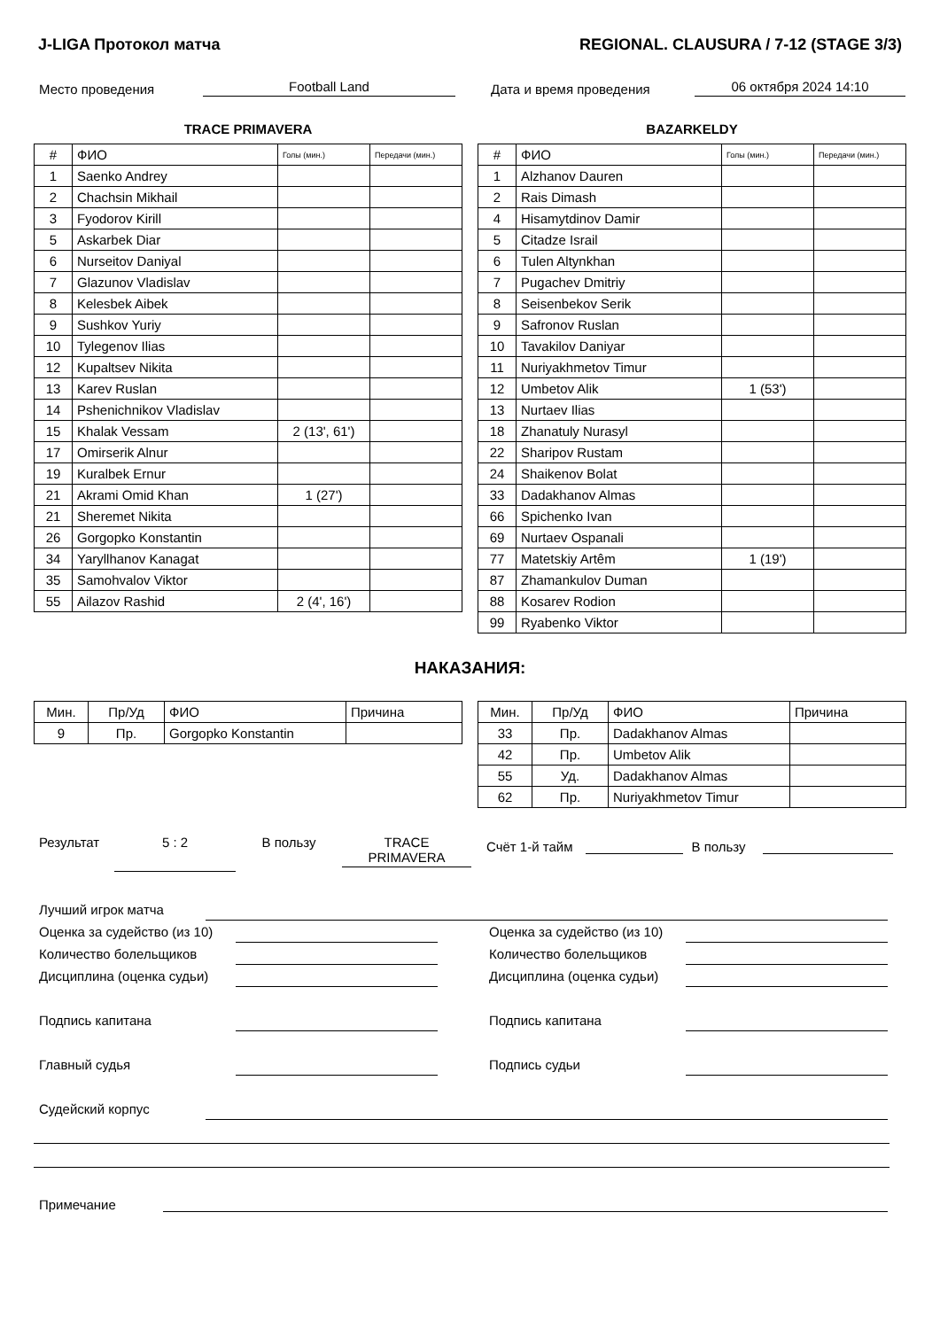J-LIGA Протокол матча REGIONAL. CLAUSURA / 7-12 (STAGE 3/3)
Место проведения Football Land Дата и время проведения 06 октября 2024 14:10
TRACE PRIMAVERA
| # | ФИО | Голы (мин.) | Передачи (мин.) |
| --- | --- | --- | --- |
| 1 | Saenko Andrey | | |
| 2 | Chachsin Mikhail | | |
| 3 | Fyodorov Kirill | | |
| 5 | Askarbek Diar | | |
| 6 | Nurseitov Daniyal | | |
| 7 | Glazunov Vladislav | | |
| 8 | Kelesbek Aibek | | |
| 9 | Sushkov Yuriy | | |
| 10 | Tylegenov Ilias | | |
| 12 | Kupaltsev Nikita | | |
| 13 | Karev Ruslan | | |
| 14 | Pshenichnikov Vladislav | | |
| 15 | Khalak Vessam | 2 (13', 61') | |
| 17 | Omirserik Alnur | | |
| 19 | Kuralbek Ernur | | |
| 21 | Akrami Omid Khan | 1 (27') | |
| 21 | Sheremet Nikita | | |
| 26 | Gorgopko Konstantin | | |
| 34 | Yaryllhanov Kanagat | | |
| 35 | Samohvalov Viktor | | |
| 55 | Ailazov Rashid | 2 (4', 16') | |
BAZARKELDY
| # | ФИО | Голы (мин.) | Передачи (мин.) |
| --- | --- | --- | --- |
| 1 | Alzhanov Dauren | | |
| 2 | Rais Dimash | | |
| 4 | Hisamytdinov Damir | | |
| 5 | Citadze Israil | | |
| 6 | Tulen Altynkhan | | |
| 7 | Pugachev Dmitriy | | |
| 8 | Seisenbekov Serik | | |
| 9 | Safronov Ruslan | | |
| 10 | Tavakilov Daniyar | | |
| 11 | Nuriyakhmetov Timur | | |
| 12 | Umbetov Alik | 1 (53') | |
| 13 | Nurtaev Ilias | | |
| 18 | Zhanatuly Nurasyl | | |
| 22 | Sharipov Rustam | | |
| 24 | Shaikenov Bolat | | |
| 33 | Dadakhanov Almas | | |
| 66 | Spichenko Ivan | | |
| 69 | Nurtaev Ospanali | | |
| 77 | Matetskiy Artêm | 1 (19') | |
| 87 | Zhamankulov Duman | | |
| 88 | Kosarev Rodion | | |
| 99 | Ryabenko Viktor | | |
НАКАЗАНИЯ:
| Мин. | Пр/Уд | ФИО | Причина |
| --- | --- | --- | --- |
| 9 | Пр. | Gorgopko Konstantin | |
| Мин. | Пр/Уд | ФИО | Причина |
| --- | --- | --- | --- |
| 33 | Пр. | Dadakhanov Almas | |
| 42 | Пр. | Umbetov Alik | |
| 55 | Уд. | Dadakhanov Almas | |
| 62 | Пр. | Nuriyakhmetov Timur | |
Результат 5 : 2 В пользу TRACE
PRIMAVERA
Счёт 1-й тайм В пользу
Лучший игрок матча
Оценка за судейство (из 10) Оценка за судейство (из 10)
Количество болельщиков Количество болельщиков
Дисциплина (оценка судьи) Дисциплина (оценка судьи)
Подпись капитана Подпись капитана
Главный судья Подпись судьи
Судейский корпус
Примечание